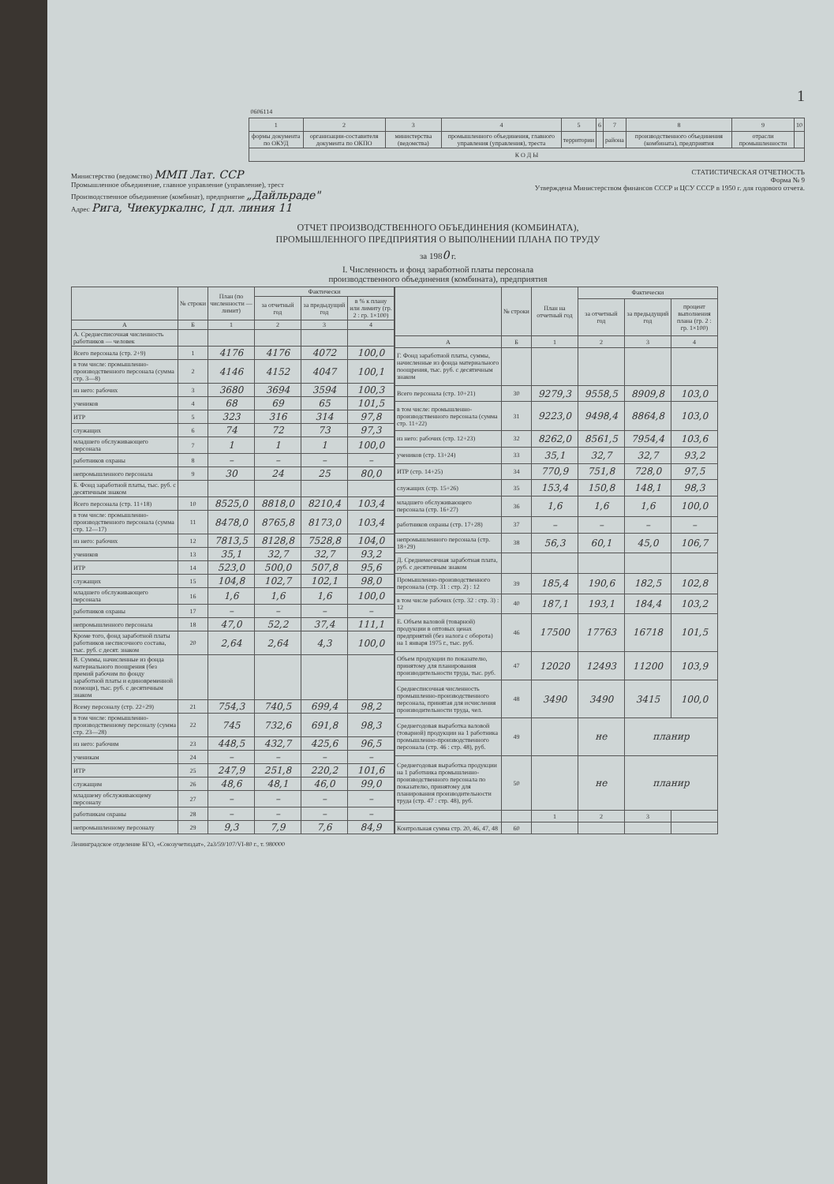1
| 0606114 | | | | | | | | | |
| 1 | 2 | 3 | 4 | 5 | 6 | 7 | 8 | 9 | 10 |
| формы документа по ОКУД | организации-составителя документа по ОКПО | министерства (ведомства) | промышленного объединения, главного управления (управления), треста | территории | | района | производственного объединения (комбината), предприятия | отрасли промышленности | |
| К О Д Ы | | | | | | | | | |
Министерство (ведомство) ММП Лат. ССР
Промышленное объединение, главное управление (управление), трест
Производственное объединение (комбинат), предприятие „Дайльраде"
Адрес Рига, Чиекуркалнс, I дл. линия 11
СТАТИСТИЧЕСКАЯ ОТЧЕТНОСТЬ
Форма № 9
Утверждена Министерством финансов СССР и ЦСУ СССР в 1950 г. для годового отчета.
ОТЧЕТ ПРОИЗВОДСТВЕННОГО ОБЪЕДИНЕНИЯ (КОМБИНАТА),
ПРОМЫШЛЕННОГО ПРЕДПРИЯТИЯ О ВЫПОЛНЕНИИ ПЛАНА ПО ТРУДУ
за 1980 г.
I. Численность и фонд заработной платы персонала
производственного объединения (комбината), предприятия
| | № строки | План (по численности — лимит) | Фактически | | |
| --- | --- | --- | --- | --- | --- |
| | | | за отчетный год | за предыдущий год | в % к плану или лимиту (гр. 2 : гр. 1×100) |
| А | Б | 1 | 2 | 3 | 4 |
| А. Среднесписочная численность работников — человек | | | | | |
| Всего персонала (стр. 2+9) | 1 | 4176 | 4176 | 4072 | 100,0 |
| в том числе: промышленно-производственного персонала (сумма стр. 3—8) | 2 | 4146 | 4152 | 4047 | 100,1 |
| из него: рабочих | 3 | 3680 | 3694 | 3594 | 100,3 |
| учеников | 4 | 68 | 69 | 65 | 101,5 |
| ИТР | 5 | 323 | 316 | 314 | 97,8 |
| служащих | 6 | 74 | 72 | 73 | 97,3 |
| младшего обслуживающего персонала | 7 | 1 | 1 | 1 | 100,0 |
| работников охраны | 8 | – | – | – | – |
| непромышленного персонала | 9 | 30 | 24 | 25 | 80,0 |
| Б. Фонд заработной платы, тыс. руб. с десятичным знаком | | | | | |
| Всего персонала (стр. 11+18) | 10 | 8525,0 | 8818,0 | 8210,4 | 103,4 |
| в том числе: промышленно-производственного персонала (сумма стр. 12—17) | 11 | 8478,0 | 8765,8 | 8173,0 | 103,4 |
| из него: рабочих | 12 | 7813,5 | 8128,8 | 7528,8 | 104,0 |
| учеников | 13 | 35,1 | 32,7 | 32,7 | 93,2 |
| ИТР | 14 | 523,0 | 500,0 | 507,8 | 95,6 |
| служащих | 15 | 104,8 | 102,7 | 102,1 | 98,0 |
| младшего обслуживающего персонала | 16 | 1,6 | 1,6 | 1,6 | 100,0 |
| работников охраны | 17 | – | – | – | – |
| непромышленного персонала | 18 | 47,0 | 52,2 | 37,4 | 111,1 |
| Кроме того, фонд заработной платы работников несписочного состава, тыс. руб. с десят. знаком | 20 | 2,64 | 2,64 | 4,3 | 100,0 |
| В. Суммы, начисленные из фонда материального поощрения (без премий рабочим по фонду заработной платы и единовременной помощи), тыс. руб. с десятичным знаком | | | | | |
| Всему персоналу (стр. 22+29) | 21 | 754,3 | 740,5 | 699,4 | 98,2 |
| в том числе: промышленно-производственному персоналу (сумма стр. 23—28) | 22 | 745 | 732,6 | 691,8 | 98,3 |
| из него: рабочим | 23 | 448,5 | 432,7 | 425,6 | 96,5 |
| ученикам | 24 | – | – | – | – |
| ИТР | 25 | 247,9 | 251,8 | 220,2 | 101,6 |
| служащим | 26 | 48,6 | 48,1 | 46,0 | 99,0 |
| младшему обслуживающему персоналу | 27 | – | – | – | – |
| работникам охраны | 28 | – | – | – | – |
| непромышленному персоналу | 29 | 9,3 | 7,9 | 7,6 | 84,9 |
| | № строки | План на отчетный год | Фактически | | |
| --- | --- | --- | --- | --- | --- |
| | | | за отчетный год | за предыдущий год | процент выполнения плана (гр. 2 : гр. 1×100) |
| А | Б | 1 | 2 | 3 | 4 |
| Г. Фонд заработной платы, суммы, начисленные из фонда материального поощрения, тыс. руб. с десятичным знаком | | | | | |
| Всего персонала (стр. 10+21) | 30 | 9279,3 | 9558,5 | 8909,8 | 103,0 |
| в том числе: промышленно-производственного персонала (сумма стр. 11+22) | 31 | 9223,0 | 9498,4 | 8864,8 | 103,0 |
| из него: рабочих (стр. 12+23) | 32 | 8262,0 | 8561,5 | 7954,4 | 103,6 |
| учеников (стр. 13+24) | 33 | 35,1 | 32,7 | 32,7 | 93,2 |
| ИТР (стр. 14+25) | 34 | 770,9 | 751,8 | 728,0 | 97,5 |
| служащих (стр. 15+26) | 35 | 153,4 | 150,8 | 148,1 | 98,3 |
| младшего обслуживающего персонала (стр. 16+27) | 36 | 1,6 | 1,6 | 1,6 | 100,0 |
| работников охраны (стр. 17+28) | 37 | – | – | – | – |
| непромышленного персонала (стр. 18+29) | 38 | 56,3 | 60,1 | 45,0 | 106,7 |
| Д. Среднемесячная заработная плата, руб. с десятичным знаком | | | | | |
| Промышленно-производственного персонала (стр. 31 : стр. 2) : 12 | 39 | 185,4 | 190,6 | 182,5 | 102,8 |
| в том числе рабочих (стр. 32 : стр. 3) : 12 | 40 | 187,1 | 193,1 | 184,4 | 103,2 |
| Е. Объем валовой (товарной) продукции в оптовых ценах предприятий (без налога с оборота) на 1 января 1975 г., тыс. руб. | 46 | 17500 | 17763 | 16718 | 101,5 |
| Объем продукции по показателю, принятому для планирования производительности труда, тыс. руб. | 47 | 12020 | 12493 | 11200 | 103,9 |
| Среднесписочная численность промышленно-производственного персонала, принятая для исчисления производительности труда, чел. | 48 | 3490 | 3490 | 3415 | 100,0 |
| Среднегодовая выработка валовой (товарной) продукции на 1 работника промышленно-производственного персонала (стр. 46 : стр. 48), руб. | 49 | | не | планир | |
| Среднегодовая выработка продукции на 1 работника промышленно-производственного персонала по показателю, принятому для планирования производительности труда (стр. 47 : стр. 48), руб. | 50 | | не | планир | |
| | | 1 | 2 | 3 | |
| Контрольная сумма стр. 20, 46, 47, 48 | 60 | | | | |
Ленинградское отделение БГО, «Союзучетиздат», 2а3/59/107/VI-80 г., т. 980000